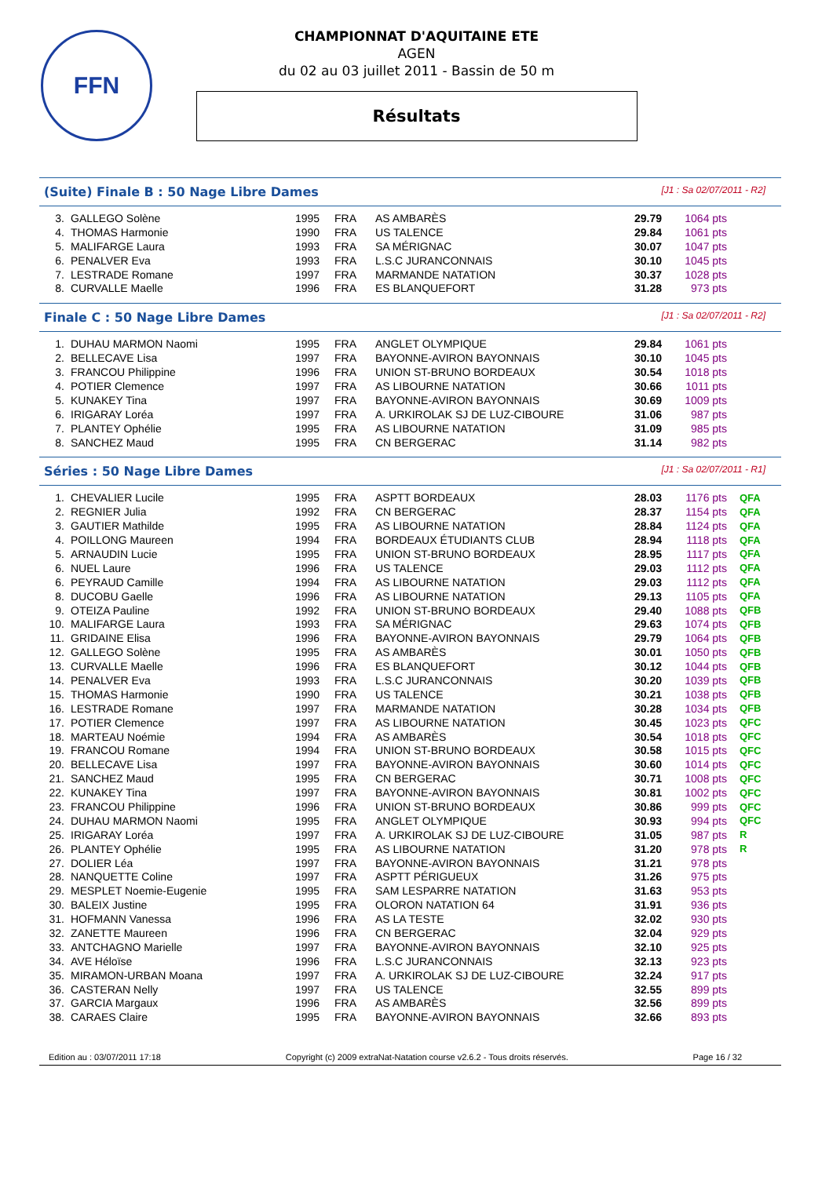FFN
CHAMPIONNAT D'AQUITAINE ETE
AGEN
du 02 au 03 juillet 2011 - Bassin de 50 m
Résultats
(Suite) Finale B : 50 Nage Libre Dames [J1 : Sa 02/07/2011 - R2]
| 3. | GALLEGO Solène | 1995 | FRA | AS AMBARÈS | 29.79 | 1064 pts | |
| 4. | THOMAS Harmonie | 1990 | FRA | US TALENCE | 29.84 | 1061 pts | |
| 5. | MALIFARGE Laura | 1993 | FRA | SA MÉRIGNAC | 30.07 | 1047 pts | |
| 6. | PENALVER Eva | 1993 | FRA | L.S.C JURANCONNAIS | 30.10 | 1045 pts | |
| 7. | LESTRADE Romane | 1997 | FRA | MARMANDE NATATION | 30.37 | 1028 pts | |
| 8. | CURVALLE Maelle | 1996 | FRA | ES BLANQUEFORT | 31.28 | 973 pts | |
Finale C : 50 Nage Libre Dames [J1 : Sa 02/07/2011 - R2]
| 1. | DUHAU MARMON Naomi | 1995 | FRA | ANGLET OLYMPIQUE | 29.84 | 1061 pts | |
| 2. | BELLECAVE Lisa | 1997 | FRA | BAYONNE-AVIRON BAYONNAIS | 30.10 | 1045 pts | |
| 3. | FRANCOU Philippine | 1996 | FRA | UNION ST-BRUNO BORDEAUX | 30.54 | 1018 pts | |
| 4. | POTIER Clemence | 1997 | FRA | AS LIBOURNE NATATION | 30.66 | 1011 pts | |
| 5. | KUNAKEY Tina | 1997 | FRA | BAYONNE-AVIRON BAYONNAIS | 30.69 | 1009 pts | |
| 6. | IRIGARAY Loréa | 1997 | FRA | A. URKIROLAK SJ DE LUZ-CIBOURE | 31.06 | 987 pts | |
| 7. | PLANTEY Ophélie | 1995 | FRA | AS LIBOURNE NATATION | 31.09 | 985 pts | |
| 8. | SANCHEZ Maud | 1995 | FRA | CN BERGERAC | 31.14 | 982 pts | |
Séries : 50 Nage Libre Dames [J1 : Sa 02/07/2011 - R1]
| 1. | CHEVALIER Lucile | 1995 | FRA | ASPTT BORDEAUX | 28.03 | 1176 pts | QFA |
| 2. | REGNIER Julia | 1992 | FRA | CN BERGERAC | 28.37 | 1154 pts | QFA |
| 3. | GAUTIER Mathilde | 1995 | FRA | AS LIBOURNE NATATION | 28.84 | 1124 pts | QFA |
| 4. | POILLONG Maureen | 1994 | FRA | BORDEAUX ÉTUDIANTS CLUB | 28.94 | 1118 pts | QFA |
| 5. | ARNAUDIN Lucie | 1995 | FRA | UNION ST-BRUNO BORDEAUX | 28.95 | 1117 pts | QFA |
| 6. | NUEL Laure | 1996 | FRA | US TALENCE | 29.03 | 1112 pts | QFA |
| 6. | PEYRAUD Camille | 1994 | FRA | AS LIBOURNE NATATION | 29.03 | 1112 pts | QFA |
| 8. | DUCOBU Gaelle | 1996 | FRA | AS LIBOURNE NATATION | 29.13 | 1105 pts | QFA |
| 9. | OTEIZA Pauline | 1992 | FRA | UNION ST-BRUNO BORDEAUX | 29.40 | 1088 pts | QFB |
| 10. | MALIFARGE Laura | 1993 | FRA | SA MÉRIGNAC | 29.63 | 1074 pts | QFB |
| 11. | GRIDAINE Elisa | 1996 | FRA | BAYONNE-AVIRON BAYONNAIS | 29.79 | 1064 pts | QFB |
| 12. | GALLEGO Solène | 1995 | FRA | AS AMBARÈS | 30.01 | 1050 pts | QFB |
| 13. | CURVALLE Maelle | 1996 | FRA | ES BLANQUEFORT | 30.12 | 1044 pts | QFB |
| 14. | PENALVER Eva | 1993 | FRA | L.S.C JURANCONNAIS | 30.20 | 1039 pts | QFB |
| 15. | THOMAS Harmonie | 1990 | FRA | US TALENCE | 30.21 | 1038 pts | QFB |
| 16. | LESTRADE Romane | 1997 | FRA | MARMANDE NATATION | 30.28 | 1034 pts | QFB |
| 17. | POTIER Clemence | 1997 | FRA | AS LIBOURNE NATATION | 30.45 | 1023 pts | QFC |
| 18. | MARTEAU Noémie | 1994 | FRA | AS AMBARÈS | 30.54 | 1018 pts | QFC |
| 19. | FRANCOU Romane | 1994 | FRA | UNION ST-BRUNO BORDEAUX | 30.58 | 1015 pts | QFC |
| 20. | BELLECAVE Lisa | 1997 | FRA | BAYONNE-AVIRON BAYONNAIS | 30.60 | 1014 pts | QFC |
| 21. | SANCHEZ Maud | 1995 | FRA | CN BERGERAC | 30.71 | 1008 pts | QFC |
| 22. | KUNAKEY Tina | 1997 | FRA | BAYONNE-AVIRON BAYONNAIS | 30.81 | 1002 pts | QFC |
| 23. | FRANCOU Philippine | 1996 | FRA | UNION ST-BRUNO BORDEAUX | 30.86 | 999 pts | QFC |
| 24. | DUHAU MARMON Naomi | 1995 | FRA | ANGLET OLYMPIQUE | 30.93 | 994 pts | QFC |
| 25. | IRIGARAY Loréa | 1997 | FRA | A. URKIROLAK SJ DE LUZ-CIBOURE | 31.05 | 987 pts | R |
| 26. | PLANTEY Ophélie | 1995 | FRA | AS LIBOURNE NATATION | 31.20 | 978 pts | R |
| 27. | DOLIER Léa | 1997 | FRA | BAYONNE-AVIRON BAYONNAIS | 31.21 | 978 pts | |
| 28. | NANQUETTE Coline | 1997 | FRA | ASPTT PÉRIGUEUX | 31.26 | 975 pts | |
| 29. | MESPLET Noemie-Eugenie | 1995 | FRA | SAM LESPARRE NATATION | 31.63 | 953 pts | |
| 30. | BALEIX Justine | 1995 | FRA | OLORON NATATION 64 | 31.91 | 936 pts | |
| 31. | HOFMANN Vanessa | 1996 | FRA | AS LA TESTE | 32.02 | 930 pts | |
| 32. | ZANETTE Maureen | 1996 | FRA | CN BERGERAC | 32.04 | 929 pts | |
| 33. | ANTCHAGNO Marielle | 1997 | FRA | BAYONNE-AVIRON BAYONNAIS | 32.10 | 925 pts | |
| 34. | AVE Héloïse | 1996 | FRA | L.S.C JURANCONNAIS | 32.13 | 923 pts | |
| 35. | MIRAMON-URBAN Moana | 1997 | FRA | A. URKIROLAK SJ DE LUZ-CIBOURE | 32.24 | 917 pts | |
| 36. | CASTERAN Nelly | 1997 | FRA | US TALENCE | 32.55 | 899 pts | |
| 37. | GARCIA Margaux | 1996 | FRA | AS AMBARÈS | 32.56 | 899 pts | |
| 38. | CARAES Claire | 1995 | FRA | BAYONNE-AVIRON BAYONNAIS | 32.66 | 893 pts | |
Edition au : 03/07/2011 17:18 Copyright (c) 2009 extraNat-Natation course v2.6.2 - Tous droits réservés. Page 16 / 32